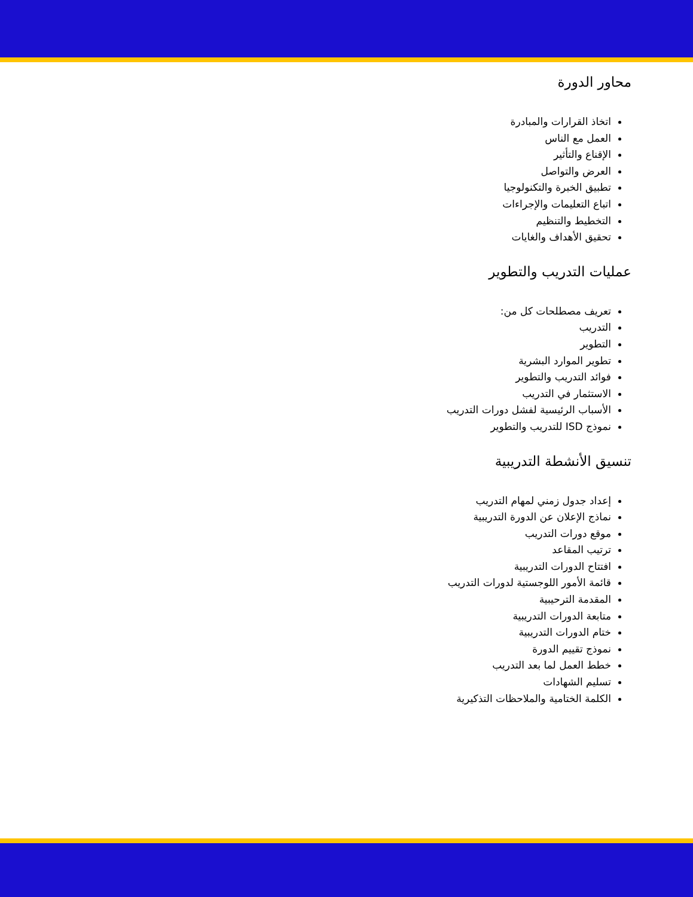محاور الدورة
اتخاذ القرارات والمبادرة
العمل مع الناس
الإقناع والتأثير
العرض والتواصل
تطبيق الخبرة والتكنولوجيا
اتباع التعليمات والإجراءات
التخطيط والتنظيم
تحقيق الأهداف والغايات
عمليات التدريب والتطوير
تعريف مصطلحات كل من:
التدريب
التطوير
تطوير الموارد البشرية
فوائد التدريب والتطوير
الاستثمار في التدريب
الأسباب الرئيسية لفشل دورات التدريب
نموذج ISD للتدريب والتطوير
تنسيق الأنشطة التدريبية
إعداد جدول زمني لمهام التدريب
نماذج الإعلان عن الدورة التدريبية
موقع دورات التدريب
ترتيب المقاعد
افتتاح الدورات التدريبية
قائمة الأمور اللوجستية لدورات التدريب
المقدمة الترحيبية
متابعة الدورات التدريبية
ختام الدورات التدريبية
نموذج تقييم الدورة
خطط العمل لما بعد التدريب
تسليم الشهادات
الكلمة الختامية والملاحظات التذكيرية